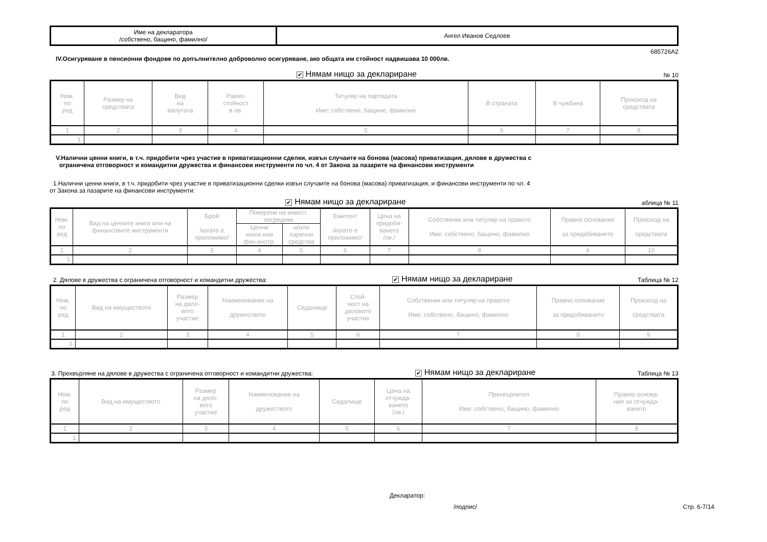| Име на декларатора /собствено, бащино, фамилно/ | Ангел Иванов Седлоев |
685726A2
IV.Осигуряване в пенсионни фондове по допълнително доброволно осигуряване, ако общата им стойност надвишава 10 000лв.
✔ Нямам нищо за деклариране № 10
| Ном. по ред | Размер на средствата | Вид на валутата | Равно- стойност в лв. | Титуляр на партидата Име: собствено, бащино, фамилно | В страната | В чужбина | Произход на средствата |
| --- | --- | --- | --- | --- | --- | --- | --- |
| 1 | 2 | 3 | 4 | 5 | 6 | 7 | 8 |
| 1. | | | | | | | |
V.Налични ценни книги, в т.ч. придобити чрез участие в приватизационни сделки, извън случаите на бонова (масова) приватизация, дялове в дружества с
ограничена отговорност и командитни дружества и финансови инструменти по чл. 4 от Закона за пазарите на финансови инструменти
1.Налични ценни книги, в т.ч. придобити чрез участие в приватизационни сделки извън случаите на бонова (масова) приватизация, и финансови инструменти по чл. 4
от Закона за пазарите на финансови инструменти:
✔ Нямам нищо за деклариране аблица № 11
| Ном. по ред | Вид на ценните книги или на финансовите инструменти | Брой /когато е приложимо/ | Поверени на инвест. посредник | | Емитент /когато е приложимо/ | Цена на придоби- ването /лв./ | Собственик или титуляр на правото Име: собствено, бащино, фамилно | Правно основание за придобиването | Произход на средствата |
| --- | --- | --- | --- | --- | --- | --- | --- | --- | --- |
| | | | Ценни книги или фин.инстр. | и/или парични средства | | | | | |
| 1 | 2 | 3 | 4 | 5 | 6 | 7 | 8 | 9 | 10 |
| 1. | | | | | | | | | |
2. Дялове в дружества с ограничена отговорност и командитни дружества: ✔ Нямам нищо за деклариране Таблица № 12
| Ном. по ред | Вид на имуществото | Размер на дяло- вото участие | Наименование на дружеството | Седалище | Стой- ност на дяловото участие | Собственик или титуляр на правото Име: собствено, бащино, фамилно | Правно основание за придобиването | Произход на средствата |
| --- | --- | --- | --- | --- | --- | --- | --- | --- |
| 1 | 2 | 3 | 4 | 5 | 6 | 7 | 8 | 9 |
| 1. | | | | | | | | |
3. Прехвърляне на дялове в дружества с ограничена отговорност и командитни дружества: ✔ Нямам нищо за деклариране Таблица № 13
| Ном. по ред | Вид на имуществото | Размер на дяло- вото участие | Наименование на дружеството | Седалище | Цена на отчужда- ването /лв./ | Прехвърлител Име: собствено, бащино, фамилно | Правно основа- ние за отчужда- ването |
| --- | --- | --- | --- | --- | --- | --- | --- |
| 1 | 2 | 3 | 4 | 5 | 6 | 7 | 8 |
| 1. | | | | | | | |
Декларатор:
/подпис/ Стр. 6-7/14